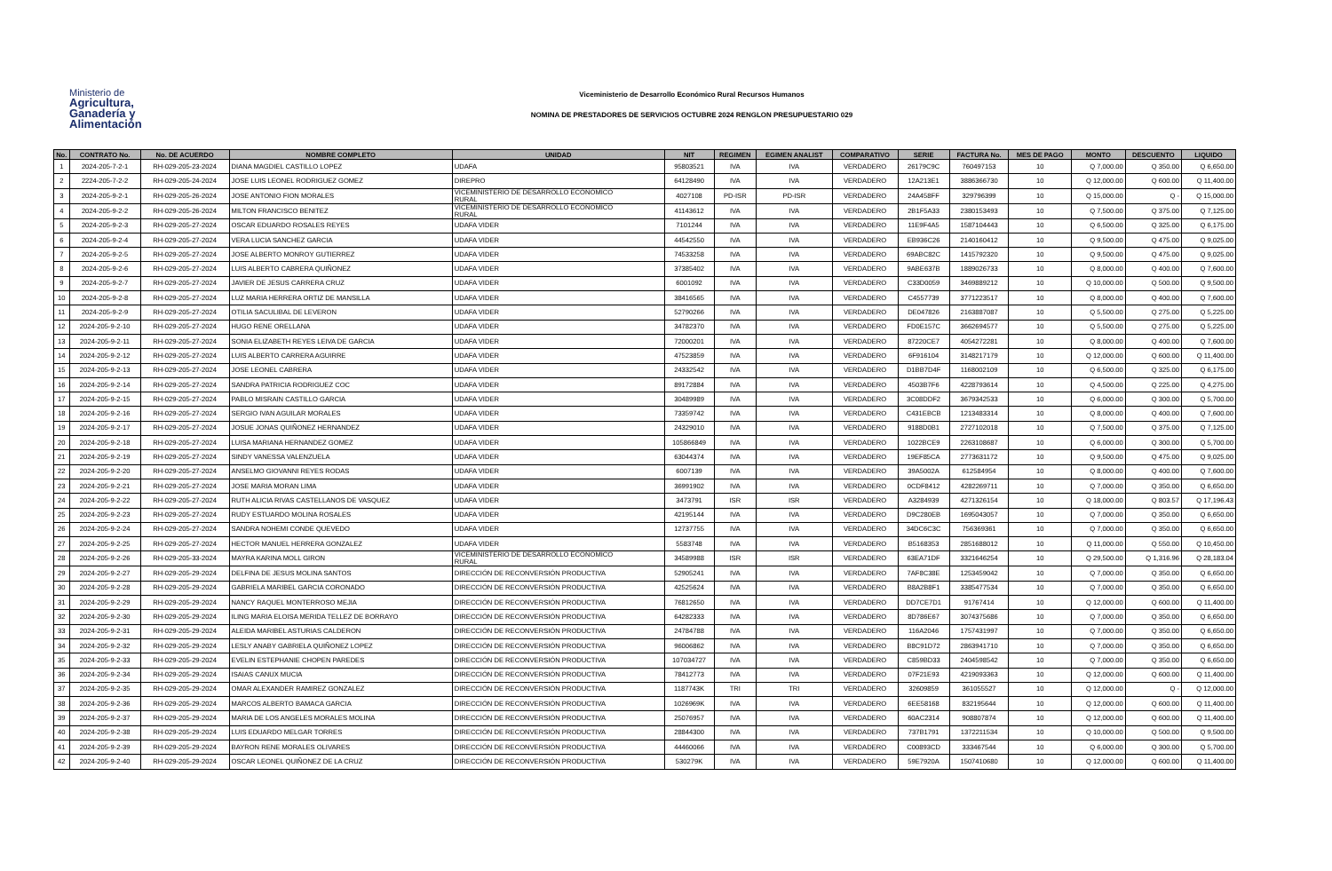Ministerio de
Agricultura,
Ganadería y
Alimentación
Viceministerio de Desarrollo Económico Rural Recursos Humanos
NOMINA DE PRESTADORES DE SERVICIOS OCTUBRE 2024 RENGLON PRESUPUESTARIO 029
| No. | CONTRATO No. | No. DE ACUERDO | NOMBRE COMPLETO | UNIDAD | NIT | REGIMEN | EGIMEN ANALIST | COMPARATIVO | SERIE | FACTURA No. | MES DE PAGO | MONTO | DESCUENTO | LIQUIDO |
| --- | --- | --- | --- | --- | --- | --- | --- | --- | --- | --- | --- | --- | --- | --- |
| 1 | 2024-205-7-2-1 | RH-029-205-23-2024 | DIANA MAGDIEL CASTILLO LOPEZ | UDAFA | 95803521 | IVA | IVA | VERDADERO | 26179C9C | 760497153 | 10 | Q 7,000.00 | Q 350.00 | Q 6,650.00 |
| 2 | 2224-205-7-2-2 | RH-029-205-24-2024 | JOSE LUIS LEONEL RODRIGUEZ GOMEZ | DIREPRO | 64128490 | IVA | IVA | VERDADERO | 12A213E1 | 3886366730 | 10 | Q 12,000.00 | Q 600.00 | Q 11,400.00 |
| 3 | 2024-205-9-2-1 | RH-029-205-26-2024 | JOSE ANTONIO FION MORALES | VICEMINISTERIO DE DESARROLLO ECONOMICO RURAL | 4027108 | PD-ISR | PD-ISR | VERDADERO | 24A458FF | 329796399 | 10 | Q 15,000.00 | Q - | Q 15,000.00 |
| 4 | 2024-205-9-2-2 | RH-029-205-26-2024 | MILTON FRANCISCO BENITEZ | VICEMINISTERIO DE DESARROLLO ECONOMICO RURAL | 41143612 | IVA | IVA | VERDADERO | 2B1F5A33 | 2380153493 | 10 | Q 7,500.00 | Q 375.00 | Q 7,125.00 |
| 5 | 2024-205-9-2-3 | RH-029-205-27-2024 | OSCAR EDUARDO ROSALES REYES | UDAFA VIDER | 7101244 | IVA | IVA | VERDADERO | 11E9F4A5 | 1587104443 | 10 | Q 6,500.00 | Q 325.00 | Q 6,175.00 |
| 6 | 2024-205-9-2-4 | RH-029-205-27-2024 | VERA LUCIA SANCHEZ GARCIA | UDAFA VIDER | 44542550 | IVA | IVA | VERDADERO | EB936C26 | 2140160412 | 10 | Q 9,500.00 | Q 475.00 | Q 9,025.00 |
| 7 | 2024-205-9-2-5 | RH-029-205-27-2024 | JOSE ALBERTO MONROY GUTIERREZ | UDAFA VIDER | 74533258 | IVA | IVA | VERDADERO | 69ABC82C | 1415792320 | 10 | Q 9,500.00 | Q 475.00 | Q 9,025.00 |
| 8 | 2024-205-9-2-6 | RH-029-205-27-2024 | LUIS ALBERTO CABRERA QUIÑONEZ | UDAFA VIDER | 37385402 | IVA | IVA | VERDADERO | 9ABE637B | 1889026733 | 10 | Q 8,000.00 | Q 400.00 | Q 7,600.00 |
| 9 | 2024-205-9-2-7 | RH-029-205-27-2024 | JAVIER DE JESUS CARRERA CRUZ | UDAFA VIDER | 6001092 | IVA | IVA | VERDADERO | C33D0059 | 3469889212 | 10 | Q 10,000.00 | Q 500.00 | Q 9,500.00 |
| 10 | 2024-205-9-2-8 | RH-029-205-27-2024 | LUZ MARIA HERRERA ORTIZ DE MANSILLA | UDAFA VIDER | 38416565 | IVA | IVA | VERDADERO | C4557739 | 3771223517 | 10 | Q 8,000.00 | Q 400.00 | Q 7,600.00 |
| 11 | 2024-205-9-2-9 | RH-029-205-27-2024 | OTILIA SACULIBAL DE LEVERON | UDAFA VIDER | 52790266 | IVA | IVA | VERDADERO | DE047826 | 2163887087 | 10 | Q 5,500.00 | Q 275.00 | Q 5,225.00 |
| 12 | 2024-205-9-2-10 | RH-029-205-27-2024 | HUGO RENE ORELLANA | UDAFA VIDER | 34782370 | IVA | IVA | VERDADERO | FD0E157C | 3662694577 | 10 | Q 5,500.00 | Q 275.00 | Q 5,225.00 |
| 13 | 2024-205-9-2-11 | RH-029-205-27-2024 | SONIA ELIZABETH REYES LEIVA DE GARCIA | UDAFA VIDER | 72000201 | IVA | IVA | VERDADERO | 87220CE7 | 4054272281 | 10 | Q 8,000.00 | Q 400.00 | Q 7,600.00 |
| 14 | 2024-205-9-2-12 | RH-029-205-27-2024 | LUIS ALBERTO CARRERA AGUIRRE | UDAFA VIDER | 47523859 | IVA | IVA | VERDADERO | 6F916104 | 3148217179 | 10 | Q 12,000.00 | Q 600.00 | Q 11,400.00 |
| 15 | 2024-205-9-2-13 | RH-029-205-27-2024 | JOSE LEONEL CABRERA | UDAFA VIDER | 24332542 | IVA | IVA | VERDADERO | D1BB7D4F | 1168002109 | 10 | Q 6,500.00 | Q 325.00 | Q 6,175.00 |
| 16 | 2024-205-9-2-14 | RH-029-205-27-2024 | SANDRA PATRICIA RODRIGUEZ COC | UDAFA VIDER | 89172884 | IVA | IVA | VERDADERO | 4503B7F6 | 4228793614 | 10 | Q 4,500.00 | Q 225.00 | Q 4,275.00 |
| 17 | 2024-205-9-2-15 | RH-029-205-27-2024 | PABLO MISRAIN CASTILLO GARCIA | UDAFA VIDER | 30489989 | IVA | IVA | VERDADERO | 3C08DDF2 | 3679342533 | 10 | Q 6,000.00 | Q 300.00 | Q 5,700.00 |
| 18 | 2024-205-9-2-16 | RH-029-205-27-2024 | SERGIO IVAN AGUILAR MORALES | UDAFA VIDER | 73359742 | IVA | IVA | VERDADERO | C431EBCB | 1213483314 | 10 | Q 8,000.00 | Q 400.00 | Q 7,600.00 |
| 19 | 2024-205-9-2-17 | RH-029-205-27-2024 | JOSUE JONAS QUIÑONEZ HERNANDEZ | UDAFA VIDER | 24329010 | IVA | IVA | VERDADERO | 9188D0B1 | 2727102018 | 10 | Q 7,500.00 | Q 375.00 | Q 7,125.00 |
| 20 | 2024-205-9-2-18 | RH-029-205-27-2024 | LUISA MARIANA HERNANDEZ GOMEZ | UDAFA VIDER | 105866849 | IVA | IVA | VERDADERO | 1022BCE9 | 2263108687 | 10 | Q 6,000.00 | Q 300.00 | Q 5,700.00 |
| 21 | 2024-205-9-2-19 | RH-029-205-27-2024 | SINDY VANESSA VALENZUELA | UDAFA VIDER | 63044374 | IVA | IVA | VERDADERO | 19EF85CA | 2773631172 | 10 | Q 9,500.00 | Q 475.00 | Q 9,025.00 |
| 22 | 2024-205-9-2-20 | RH-029-205-27-2024 | ANSELMO GIOVANNI REYES RODAS | UDAFA VIDER | 6007139 | IVA | IVA | VERDADERO | 39A5002A | 612584954 | 10 | Q 8,000.00 | Q 400.00 | Q 7,600.00 |
| 23 | 2024-205-9-2-21 | RH-029-205-27-2024 | JOSE MARIA MORAN LIMA | UDAFA VIDER | 36991902 | IVA | IVA | VERDADERO | 0CDF8412 | 4282269711 | 10 | Q 7,000.00 | Q 350.00 | Q 6,650.00 |
| 24 | 2024-205-9-2-22 | RH-029-205-27-2024 | RUTH ALICIA RIVAS CASTELLANOS DE VASQUEZ | UDAFA VIDER | 3473791 | ISR | ISR | VERDADERO | A3284939 | 4271326154 | 10 | Q 18,000.00 | Q 803.57 | Q 17,196.43 |
| 25 | 2024-205-9-2-23 | RH-029-205-27-2024 | RUDY ESTUARDO MOLINA ROSALES | UDAFA VIDER | 42195144 | IVA | IVA | VERDADERO | D9C280EB | 1695043057 | 10 | Q 7,000.00 | Q 350.00 | Q 6,650.00 |
| 26 | 2024-205-9-2-24 | RH-029-205-27-2024 | SANDRA NOHEMI CONDE QUEVEDO | UDAFA VIDER | 12737755 | IVA | IVA | VERDADERO | 34DC6C3C | 756369361 | 10 | Q 7,000.00 | Q 350.00 | Q 6,650.00 |
| 27 | 2024-205-9-2-25 | RH-029-205-27-2024 | HECTOR MANUEL HERRERA GONZALEZ | UDAFA VIDER | 5583748 | IVA | IVA | VERDADERO | B5168353 | 2851688012 | 10 | Q 11,000.00 | Q 550.00 | Q 10,450.00 |
| 28 | 2024-205-9-2-26 | RH-029-205-33-2024 | MAYRA KARINA MOLL GIRON | VICEMINISTERIO DE DESARROLLO ECONOMICO RURAL | 34589988 | ISR | ISR | VERDADERO | 63EA71DF | 3321646254 | 10 | Q 29,500.00 | Q 1,316.96 | Q 28,183.04 |
| 29 | 2024-205-9-2-27 | RH-029-205-29-2024 | DELFINA DE JESUS MOLINA SANTOS | DIRECCIÓN DE RECONVERSIÓN PRODUCTIVA | 52905241 | IVA | IVA | VERDADERO | 7AF8C38E | 1253459042 | 10 | Q 7,000.00 | Q 350.00 | Q 6,650.00 |
| 30 | 2024-205-9-2-28 | RH-029-205-29-2024 | GABRIELA MARIBEL GARCIA CORONADO | DIRECCIÓN DE RECONVERSIÓN PRODUCTIVA | 42525624 | IVA | IVA | VERDADERO | B8A2B8F1 | 3385477534 | 10 | Q 7,000.00 | Q 350.00 | Q 6,650.00 |
| 31 | 2024-205-9-2-29 | RH-029-205-29-2024 | NANCY RAQUEL MONTERROSO MEJIA | DIRECCIÓN DE RECONVERSIÓN PRODUCTIVA | 76812650 | IVA | IVA | VERDADERO | DD7CE7D1 | 91767414 | 10 | Q 12,000.00 | Q 600.00 | Q 11,400.00 |
| 32 | 2024-205-9-2-30 | RH-029-205-29-2024 | ILING MARIA ELOISA MERIDA TELLEZ DE BORRAYO | DIRECCIÓN DE RECONVERSIÓN PRODUCTIVA | 64282333 | IVA | IVA | VERDADERO | 8D786E67 | 3074375686 | 10 | Q 7,000.00 | Q 350.00 | Q 6,650.00 |
| 33 | 2024-205-9-2-31 | RH-029-205-29-2024 | ALEIDA MARIBEL ASTURIAS CALDERON | DIRECCIÓN DE RECONVERSIÓN PRODUCTIVA | 24784788 | IVA | IVA | VERDADERO | 116A2046 | 1757431997 | 10 | Q 7,000.00 | Q 350.00 | Q 6,650.00 |
| 34 | 2024-205-9-2-32 | RH-029-205-29-2024 | LESLY ANABY GABRIELA QUIÑONEZ LOPEZ | DIRECCIÓN DE RECONVERSIÓN PRODUCTIVA | 96006862 | IVA | IVA | VERDADERO | B8C91D72 | 2863941710 | 10 | Q 7,000.00 | Q 350.00 | Q 6,650.00 |
| 35 | 2024-205-9-2-33 | RH-029-205-29-2024 | EVELIN ESTEPHANIE CHOPEN PAREDES | DIRECCIÓN DE RECONVERSIÓN PRODUCTIVA | 107034727 | IVA | IVA | VERDADERO | C859BD33 | 2404598542 | 10 | Q 7,000.00 | Q 350.00 | Q 6,650.00 |
| 36 | 2024-205-9-2-34 | RH-029-205-29-2024 | ISAIAS CANUX MUCIA | DIRECCIÓN DE RECONVERSIÓN PRODUCTIVA | 78412773 | IVA | IVA | VERDADERO | 07F21E93 | 4219093363 | 10 | Q 12,000.00 | Q 600.00 | Q 11,400.00 |
| 37 | 2024-205-9-2-35 | RH-029-205-29-2024 | OMAR ALEXANDER RAMIREZ GONZALEZ | DIRECCIÓN DE RECONVERSIÓN PRODUCTIVA | 1187743K | TRI | TRI | VERDADERO | 32609859 | 361055527 | 10 | Q 12,000.00 | Q - | Q 12,000.00 |
| 38 | 2024-205-9-2-36 | RH-029-205-29-2024 | MARCOS ALBERTO BAMACA GARCIA | DIRECCIÓN DE RECONVERSIÓN PRODUCTIVA | 1026969K | IVA | IVA | VERDADERO | 6EE58168 | 832195644 | 10 | Q 12,000.00 | Q 600.00 | Q 11,400.00 |
| 39 | 2024-205-9-2-37 | RH-029-205-29-2024 | MARIA DE LOS ANGELES MORALES MOLINA | DIRECCIÓN DE RECONVERSIÓN PRODUCTIVA | 25076957 | IVA | IVA | VERDADERO | 60AC2314 | 908807874 | 10 | Q 12,000.00 | Q 600.00 | Q 11,400.00 |
| 40 | 2024-205-9-2-38 | RH-029-205-29-2024 | LUIS EDUARDO MELGAR TORRES | DIRECCIÓN DE RECONVERSIÓN PRODUCTIVA | 28844300 | IVA | IVA | VERDADERO | 737B1791 | 1372211534 | 10 | Q 10,000.00 | Q 500.00 | Q 9,500.00 |
| 41 | 2024-205-9-2-39 | RH-029-205-29-2024 | BAYRON RENE MORALES OLIVARES | DIRECCIÓN DE RECONVERSIÓN PRODUCTIVA | 44460066 | IVA | IVA | VERDADERO | C00893CD | 333467544 | 10 | Q 6,000.00 | Q 300.00 | Q 5,700.00 |
| 42 | 2024-205-9-2-40 | RH-029-205-29-2024 | OSCAR LEONEL QUIÑONEZ DE LA CRUZ | DIRECCIÓN DE RECONVERSIÓN PRODUCTIVA | 530279K | IVA | IVA | VERDADERO | 59E7920A | 1507410680 | 10 | Q 12,000.00 | Q 600.00 | Q 11,400.00 |